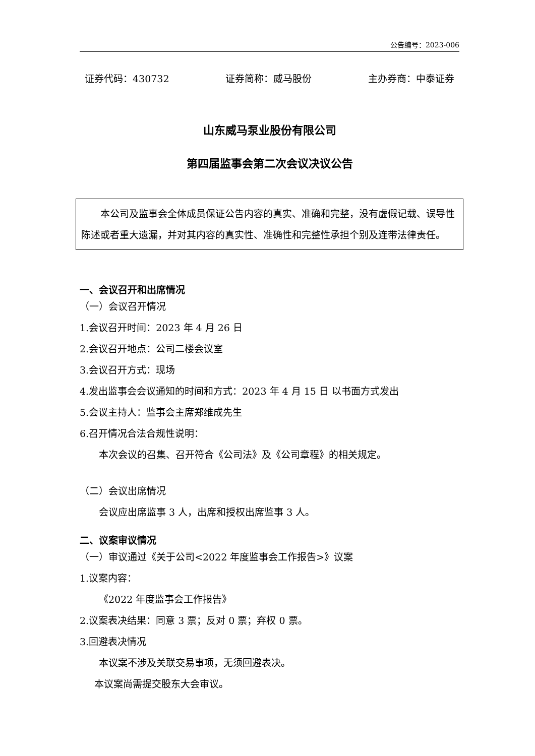公告编号：2023-006
证券代码：430732 证券简称：威马股份 主办券商：中泰证券
山东威马泵业股份有限公司
第四届监事会第二次会议决议公告
本公司及监事会全体成员保证公告内容的真实、准确和完整，没有虚假记载、误导性陈述或者重大遗漏，并对其内容的真实性、准确性和完整性承担个别及连带法律责任。
一、会议召开和出席情况
（一）会议召开情况
1.会议召开时间：2023 年 4 月 26 日
2.会议召开地点：公司二楼会议室
3.会议召开方式：现场
4.发出监事会会议通知的时间和方式：2023 年 4 月 15 日 以书面方式发出
5.会议主持人：监事会主席郑维成先生
6.召开情况合法合规性说明：
本次会议的召集、召开符合《公司法》及《公司章程》的相关规定。
（二）会议出席情况
会议应出席监事 3 人，出席和授权出席监事 3 人。
二、议案审议情况
（一）审议通过《关于公司<2022 年度监事会工作报告>》议案
1.议案内容：
《2022 年度监事会工作报告》
2.议案表决结果：同意 3 票；反对 0 票；弃权 0 票。
3.回避表决情况
本议案不涉及关联交易事项，无须回避表决。
本议案尚需提交股东大会审议。